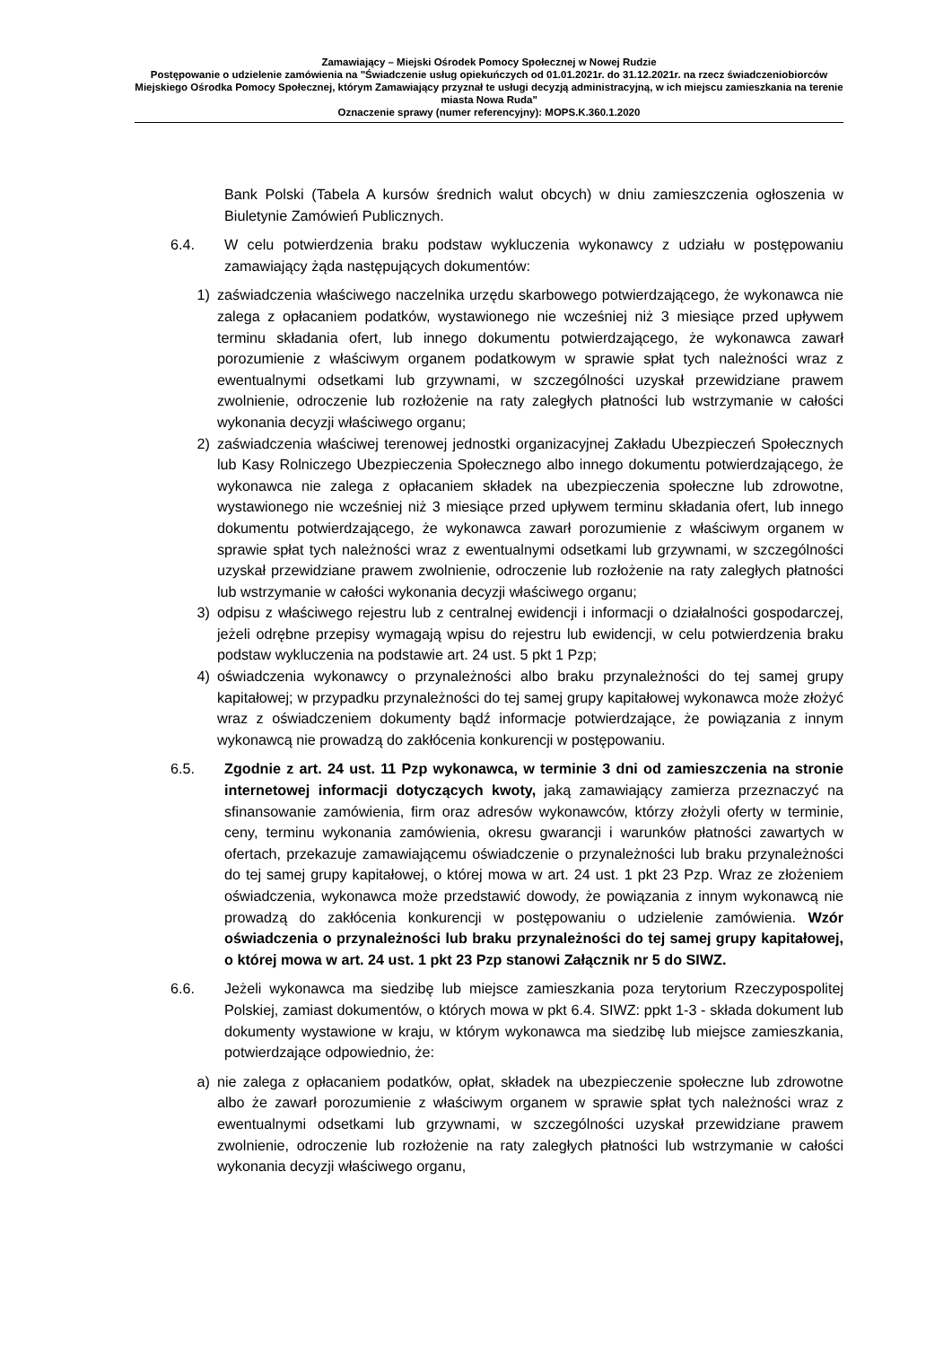Zamawiający – Miejski Ośrodek Pomocy Społecznej w Nowej Rudzie
Postępowanie o udzielenie zamówienia na "Świadczenie usług opiekuńczych od 01.01.2021r. do 31.12.2021r. na rzecz świadczeniobiorców Miejskiego Ośrodka Pomocy Społecznej, którym Zamawiający przyznał te usługi decyzją administracyjną, w ich miejscu zamieszkania na terenie miasta Nowa Ruda"
Oznaczenie sprawy (numer referencyjny): MOPS.K.360.1.2020
Bank Polski (Tabela A kursów średnich walut obcych) w dniu zamieszczenia ogłoszenia w Biuletynie Zamówień Publicznych.
6.4. W celu potwierdzenia braku podstaw wykluczenia wykonawcy z udziału w postępowaniu zamawiający żąda następujących dokumentów:
1) zaświadczenia właściwego naczelnika urzędu skarbowego potwierdzającego, że wykonawca nie zalega z opłacaniem podatków, wystawionego nie wcześniej niż 3 miesiące przed upływem terminu składania ofert, lub innego dokumentu potwierdzającego, że wykonawca zawarł porozumienie z właściwym organem podatkowym w sprawie spłat tych należności wraz z ewentualnymi odsetkami lub grzywnami, w szczególności uzyskał przewidziane prawem zwolnienie, odroczenie lub rozłożenie na raty zaległych płatności lub wstrzymanie w całości wykonania decyzji właściwego organu;
2) zaświadczenia właściwej terenowej jednostki organizacyjnej Zakładu Ubezpieczeń Społecznych lub Kasy Rolniczego Ubezpieczenia Społecznego albo innego dokumentu potwierdzającego, że wykonawca nie zalega z opłacaniem składek na ubezpieczenia społeczne lub zdrowotne, wystawionego nie wcześniej niż 3 miesiące przed upływem terminu składania ofert, lub innego dokumentu potwierdzającego, że wykonawca zawarł porozumienie z właściwym organem w sprawie spłat tych należności wraz z ewentualnymi odsetkami lub grzywnami, w szczególności uzyskał przewidziane prawem zwolnienie, odroczenie lub rozłożenie na raty zaległych płatności lub wstrzymanie w całości wykonania decyzji właściwego organu;
3) odpisu z właściwego rejestru lub z centralnej ewidencji i informacji o działalności gospodarczej, jeżeli odrębne przepisy wymagają wpisu do rejestru lub ewidencji, w celu potwierdzenia braku podstaw wykluczenia na podstawie art. 24 ust. 5 pkt 1 Pzp;
4) oświadczenia wykonawcy o przynależności albo braku przynależności do tej samej grupy kapitałowej; w przypadku przynależności do tej samej grupy kapitałowej wykonawca może złożyć wraz z oświadczeniem dokumenty bądź informacje potwierdzające, że powiązania z innym wykonawcą nie prowadzą do zakłócenia konkurencji w postępowaniu.
6.5. Zgodnie z art. 24 ust. 11 Pzp wykonawca, w terminie 3 dni od zamieszczenia na stronie internetowej informacji dotyczących kwoty, jaką zamawiający zamierza przeznaczyć na sfinansowanie zamówienia, firm oraz adresów wykonawców, którzy złożyli oferty w terminie, ceny, terminu wykonania zamówienia, okresu gwarancji i warunków płatności zawartych w ofertach, przekazuje zamawiającemu oświadczenie o przynależności lub braku przynależności do tej samej grupy kapitałowej, o której mowa w art. 24 ust. 1 pkt 23 Pzp. Wraz ze złożeniem oświadczenia, wykonawca może przedstawić dowody, że powiązania z innym wykonawcą nie prowadzą do zakłócenia konkurencji w postępowaniu o udzielenie zamówienia. Wzór oświadczenia o przynależności lub braku przynależności do tej samej grupy kapitałowej, o której mowa w art. 24 ust. 1 pkt 23 Pzp stanowi Załącznik nr 5 do SIWZ.
6.6. Jeżeli wykonawca ma siedzibę lub miejsce zamieszkania poza terytorium Rzeczypospolitej Polskiej, zamiast dokumentów, o których mowa w pkt 6.4. SIWZ: ppkt 1-3 - składa dokument lub dokumenty wystawione w kraju, w którym wykonawca ma siedzibę lub miejsce zamieszkania, potwierdzające odpowiednio, że:
a) nie zalega z opłacaniem podatków, opłat, składek na ubezpieczenie społeczne lub zdrowotne albo że zawarł porozumienie z właściwym organem w sprawie spłat tych należności wraz z ewentualnymi odsetkami lub grzywnami, w szczególności uzyskał przewidziane prawem zwolnienie, odroczenie lub rozłożenie na raty zaległych płatności lub wstrzymanie w całości wykonania decyzji właściwego organu,